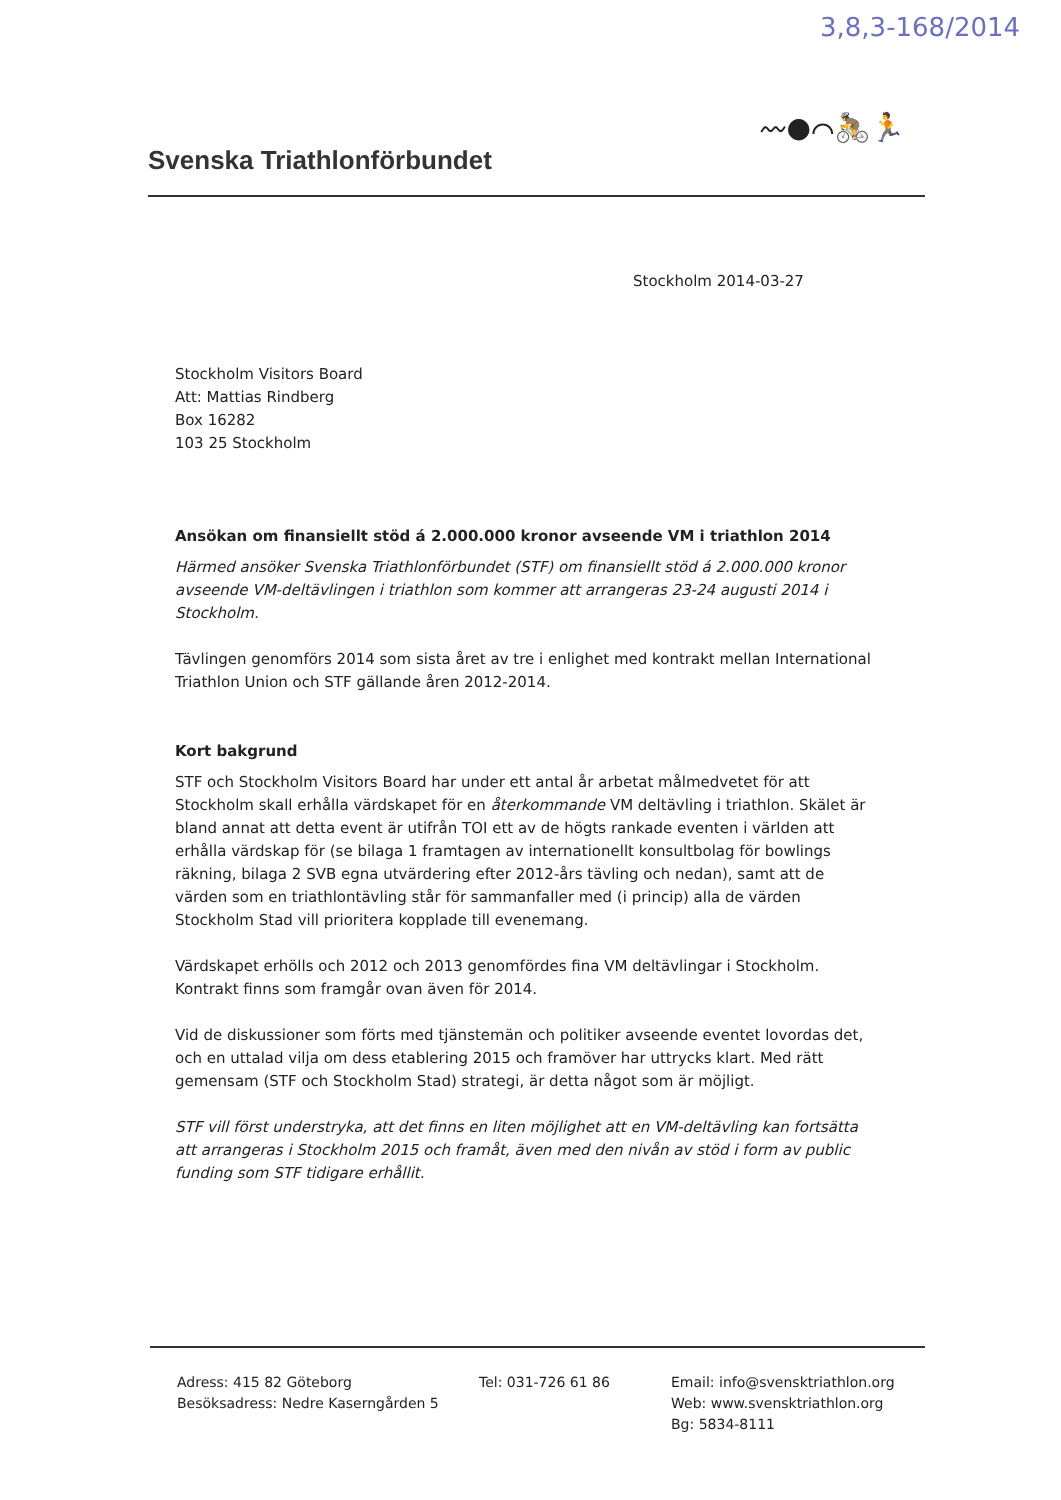3,8,3-168/2014
Svenska Triathlonförbundet
〰●⌒🚴🏃
Stockholm 2014-03-27
Stockholm Visitors Board
Att: Mattias Rindberg
Box 16282
103 25 Stockholm
Ansökan om finansiellt stöd á 2.000.000 kronor avseende VM i triathlon 2014
Härmed ansöker Svenska Triathlonförbundet (STF) om finansiellt stöd á 2.000.000 kronor avseende VM-deltävlingen i triathlon som kommer att arrangeras 23-24 augusti 2014 i Stockholm.
Tävlingen genomförs 2014 som sista året av tre i enlighet med kontrakt mellan International Triathlon Union och STF gällande åren 2012-2014.
Kort bakgrund
STF och Stockholm Visitors Board har under ett antal år arbetat målmedvetet för att Stockholm skall erhålla värdskapet för en återkommande VM deltävling i triathlon. Skälet är bland annat att detta event är utifrån TOI ett av de högts rankade eventen i världen att erhålla värdskap för (se bilaga 1 framtagen av internationellt konsultbolag för bowlings räkning, bilaga 2 SVB egna utvärdering efter 2012-års tävling och nedan), samt att de värden som en triathlontävling står för sammanfaller med (i princip) alla de värden Stockholm Stad vill prioritera kopplade till evenemang.
Värdskapet erhölls och 2012 och 2013 genomfördes fina VM deltävlingar i Stockholm. Kontrakt finns som framgår ovan även för 2014.
Vid de diskussioner som förts med tjänstemän och politiker avseende eventet lovordas det, och en uttalad vilja om dess etablering 2015 och framöver har uttrycks klart. Med rätt gemensam (STF och Stockholm Stad) strategi, är detta något som är möjligt.
STF vill först understryka, att det finns en liten möjlighet att en VM-deltävling kan fortsätta att arrangeras i Stockholm 2015 och framåt, även med den nivån av stöd i form av public funding som STF tidigare erhållit.
Adress: 415 82 Göteborg
Besöksadress: Nedre Kaserngården 5
Tel: 031-726 61 86 Email: info@svensktriathlon.org
Web: www.svensktriathlon.org
Bg: 5834-8111